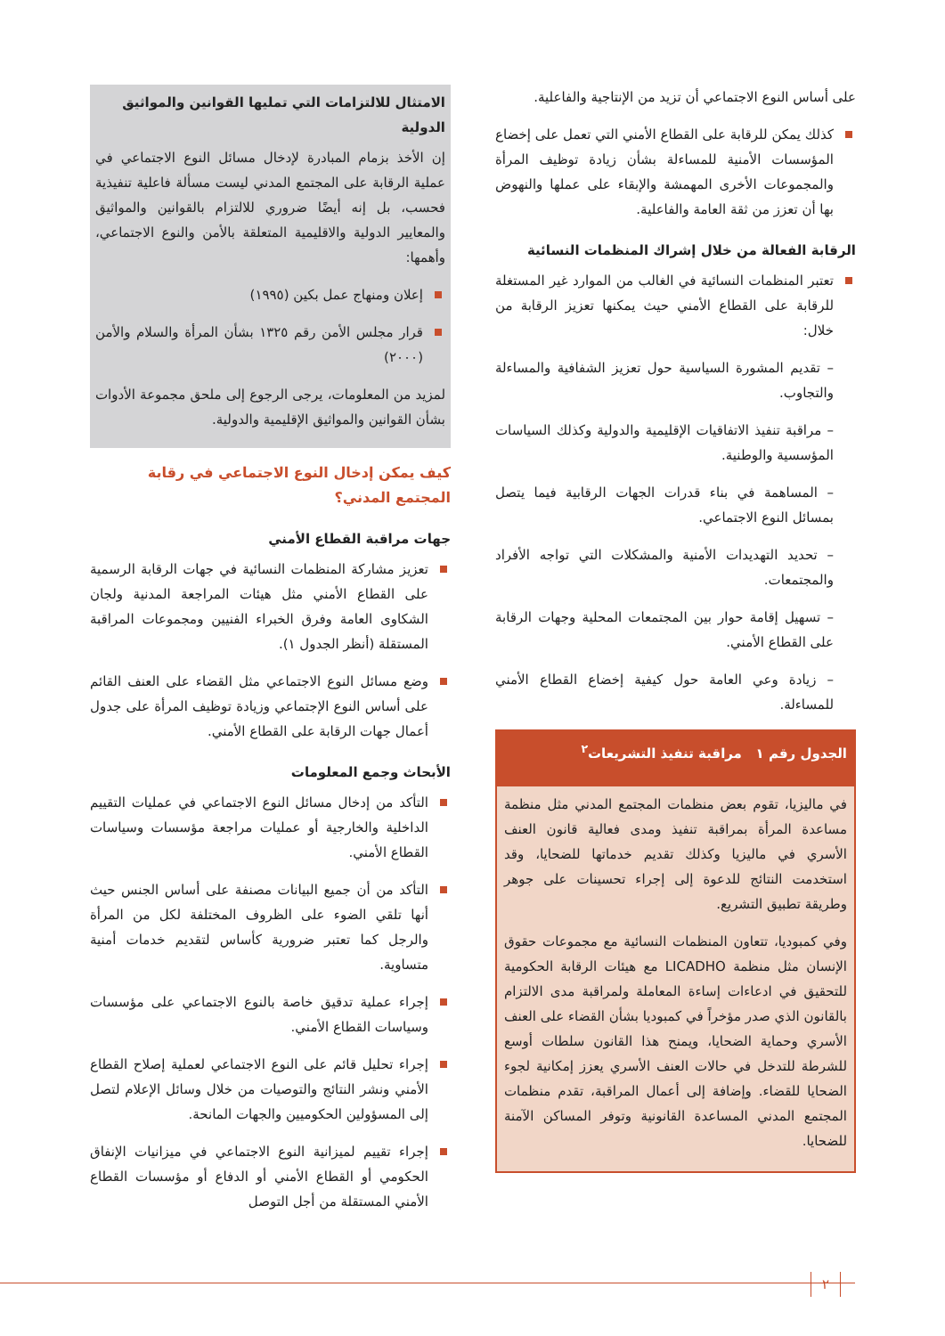على أساس النوع الاجتماعي أن تزيد من الإنتاجية والفاعلية.
كذلك يمكن للرقابة على القطاع الأمني التي تعمل على إخضاع المؤسسات الأمنية للمساءلة بشأن زيادة توظيف المرأة والمجموعات الأخرى المهمشة والإبقاء على عملها والنهوض بها أن تعزز من ثقة العامة والفاعلية.
الرقابة الفعالة من خلال إشراك المنظمات النسائية
تعتبر المنظمات النسائية في الغالب من الموارد غير المستغلة للرقابة على القطاع الأمني حيث يمكنها تعزيز الرقابة من خلال:
– تقديم المشورة السياسية حول تعزيز الشفافية والمساءلة والتجاوب.
– مراقبة تنفيذ الاتفاقيات الإقليمية والدولية وكذلك السياسات المؤسسية والوطنية.
– المساهمة في بناء قدرات الجهات الرقابية فيما يتصل بمسائل النوع الاجتماعي.
– تحديد التهديدات الأمنية والمشكلات التي تواجه الأفراد والمجتمعات.
– تسهيل إقامة حوار بين المجتمعات المحلية وجهات الرقابة على القطاع الأمني.
– زيادة وعي العامة حول كيفية إخضاع القطاع الأمني للمساءلة.
الجدول رقم ١ مراقبة تنفيذ التشريعات<sup>٢</sup>
في ماليزيا، تقوم بعض منظمات المجتمع المدني مثل منظمة مساعدة المرأة بمراقبة تنفيذ ومدى فعالية قانون العنف الأسري في ماليزيا وكذلك تقديم خدماتها للضحايا، وقد استخدمت النتائج للدعوة إلى إجراء تحسينات على جوهر وطريقة تطبيق التشريع.
وفي كمبوديا، تتعاون المنظمات النسائية مع مجموعات حقوق الإنسان مثل منظمة LICADHO مع هيئات الرقابة الحكومية للتحقيق في ادعاءات إساءة المعاملة ولمراقبة مدى الالتزام بالقانون الذي صدر مؤخراً في كمبوديا بشأن القضاء على العنف الأسري وحماية الضحايا، ويمنح هذا القانون سلطات أوسع للشرطة للتدخل في حالات العنف الأسري يعزز إمكانية لجوء الضحايا للقضاء. وإضافة إلى أعمال المراقبة، تقدم منظمات المجتمع المدني المساعدة القانونية وتوفر المساكن الآمنة للضحايا.
الامتثال للالتزامات التي تمليها القوانين والمواثيق الدولية
إن الأخذ بزمام المبادرة لإدخال مسائل النوع الاجتماعي في عملية الرقابة على المجتمع المدني ليست مسألة فاعلية تنفيذية فحسب، بل إنه أيضًا ضروري للالتزام بالقوانين والمواثيق والمعايير الدولية والاقليمية المتعلقة بالأمن والنوع الاجتماعي، وأهمها:
إعلان ومنهاج عمل بكين (١٩٩٥)
قرار مجلس الأمن رقم ١٣٢٥ بشأن المرأة والسلام والأمن (٢٠٠٠)
لمزيد من المعلومات، يرجى الرجوع إلى ملحق مجموعة الأدوات بشأن القوانين والمواثيق الإقليمية والدولية.
كيف يمكن إدخال النوع الاجتماعي في رقابة المجتمع المدني؟
جهات مراقبة القطاع الأمني
تعزيز مشاركة المنظمات النسائية في جهات الرقابة الرسمية على القطاع الأمني مثل هيئات المراجعة المدنية ولجان الشكاوى العامة وفرق الخبراء الفنيين ومجموعات المراقبة المستقلة (أنظر الجدول ١).
وضع مسائل النوع الاجتماعي مثل القضاء على العنف القائم على أساس النوع الإجتماعي وزيادة توظيف المرأة على جدول أعمال جهات الرقابة على القطاع الأمني.
الأبحاث وجمع المعلومات
التأكد من إدخال مسائل النوع الاجتماعي في عمليات التقييم الداخلية والخارجية أو عمليات مراجعة مؤسسات وسياسات القطاع الأمني.
التأكد من أن جميع البيانات مصنفة على أساس الجنس حيث أنها تلقي الضوء على الظروف المختلفة لكل من المرأة والرجل كما تعتبر ضرورية كأساس لتقديم خدمات أمنية متساوية.
إجراء عملية تدقيق خاصة بالنوع الاجتماعي على مؤسسات وسياسات القطاع الأمني.
إجراء تحليل قائم على النوع الاجتماعي لعملية إصلاح القطاع الأمني ونشر النتائج والتوصيات من خلال وسائل الإعلام لتصل إلى المسؤولين الحكوميين والجهات المانحة.
إجراء تقييم لميزانية النوع الاجتماعي في ميزانيات الإنفاق الحكومي أو القطاع الأمني أو الدفاع أو مؤسسات القطاع الأمني المستقلة من أجل التوصل
٢